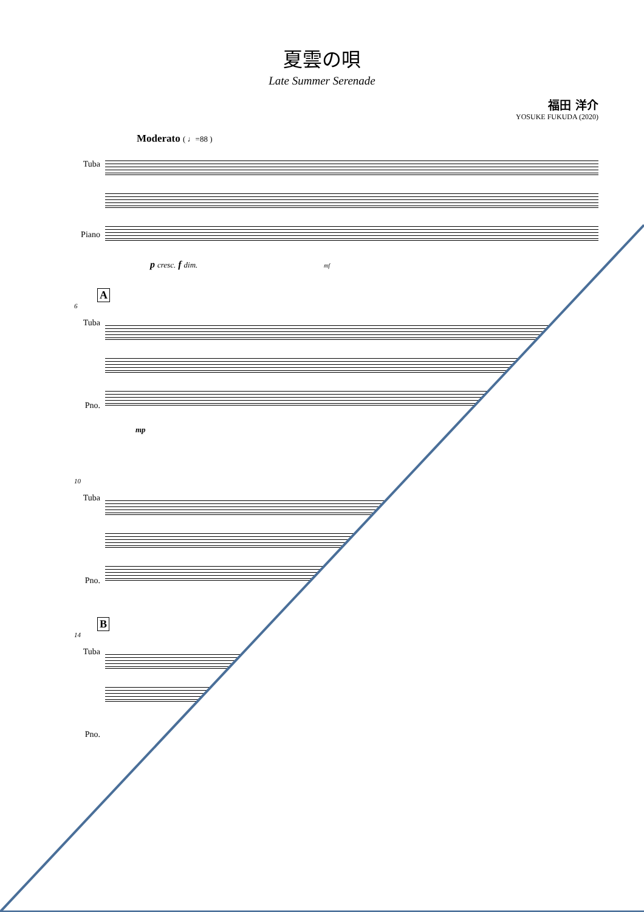夏雲の唄
Late Summer Serenade
福田 洋介
YOSUKE FUKUDA (2020)
Moderato ( ♩=88 )
Tuba
Piano
mf p cresc. f dim.
A
6
Tuba
Pno.
mp
10
Tuba
Pno.
B
14
Tuba
Pno.